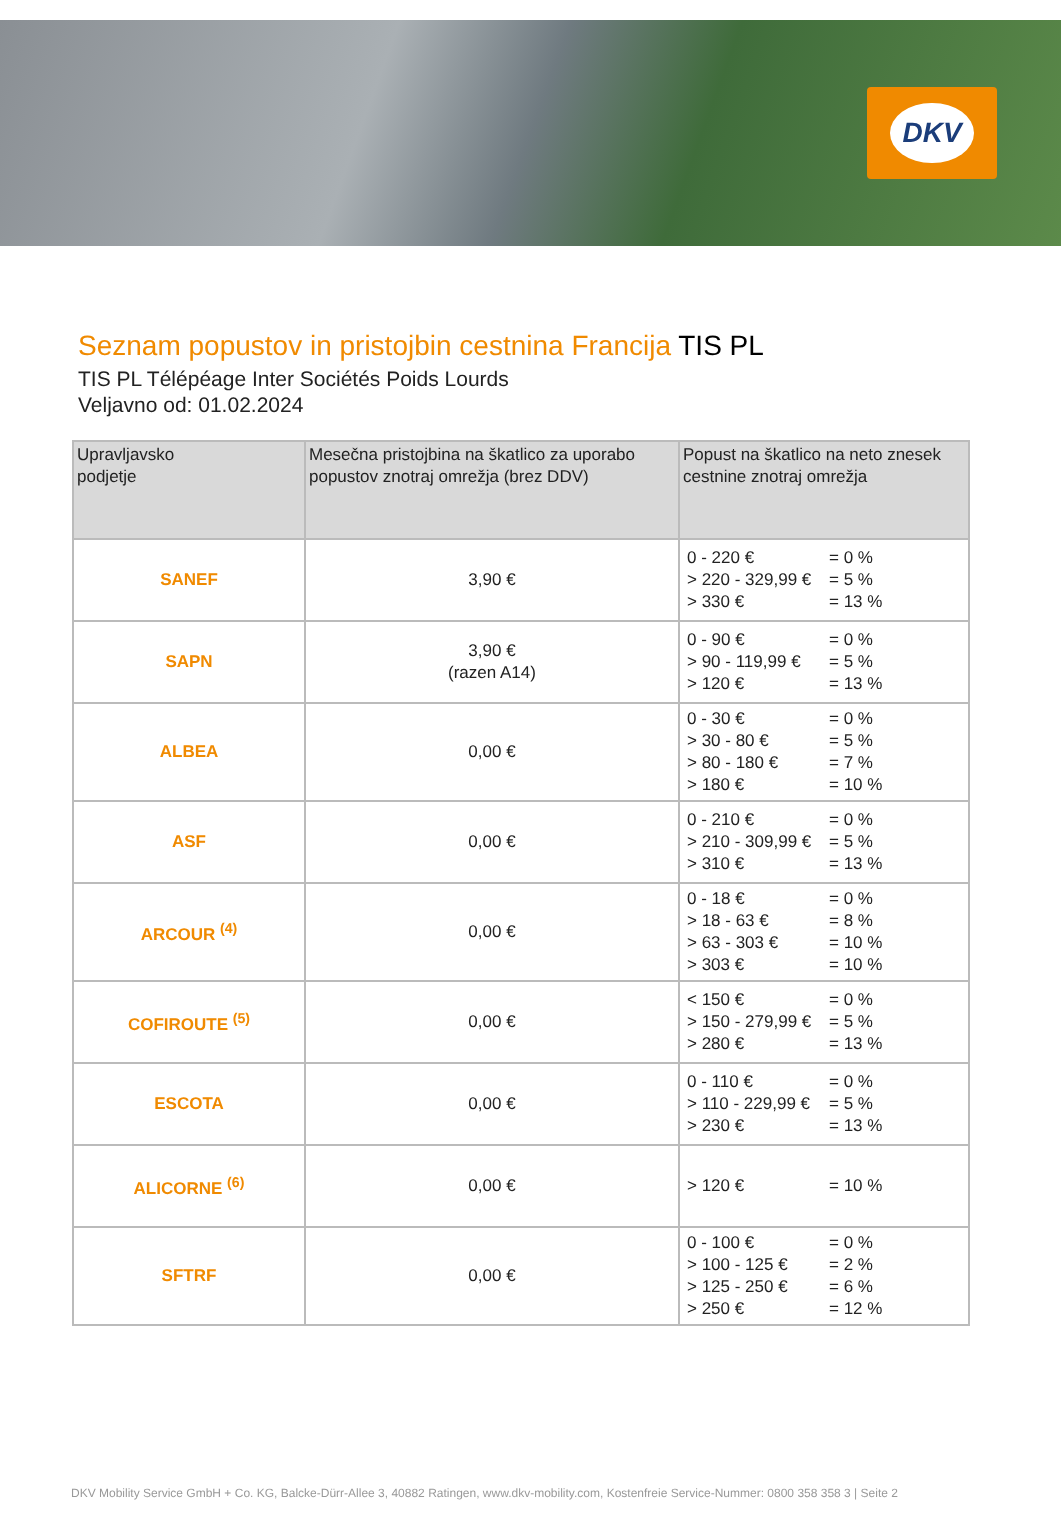DKV
Seznam popustov in pristojbin cestnina Francija TIS PL
TIS PL Télépéage Inter Sociétés Poids Lourds
Veljavno od: 01.02.2024
| Upravljavsko podjetje | Mesečna pristojbina na škatlico za uporabo popustov znotraj omrežja (brez DDV) | Popust na škatlico na neto znesek cestnine znotraj omrežja |
| --- | --- | --- |
| SANEF | 3,90 € | 0 - 220 € = 0 % > 220 - 329,99 € = 5 % > 330 € = 13 % |
| SAPN | 3,90 € (razen A14) | 0 - 90 € = 0 % > 90 - 119,99 € = 5 % > 120 € = 13 % |
| ALBEA | 0,00 € | 0 - 30 € = 0 % > 30 - 80 € = 5 % > 80 - 180 € = 7 % > 180 € = 10 % |
| ASF | 0,00 € | 0 - 210 € = 0 % > 210 - 309,99 € = 5 % > 310 € = 13 % |
| ARCOUR <sup>(4)</sup> | 0,00 € | 0 - 18 € = 0 % > 18 - 63 € = 8 % > 63 - 303 € = 10 % > 303 € = 10 % |
| COFIROUTE <sup>(5)</sup> | 0,00 € | < 150 € = 0 % > 150 - 279,99 € = 5 % > 280 € = 13 % |
| ESCOTA | 0,00 € | 0 - 110 € = 0 % > 110 - 229,99 € = 5 % > 230 € = 13 % |
| ALICORNE <sup>(6)</sup> | 0,00 € | > 120 € = 10 % |
| SFTRF | 0,00 € | 0 - 100 € = 0 % > 100 - 125 € = 2 % > 125 - 250 € = 6 % > 250 € = 12 % |
DKV Mobility Service GmbH + Co. KG, Balcke-Dürr-Allee 3, 40882 Ratingen, www.dkv-mobility.com, Kostenfreie Service-Nummer: 0800 358 358 3 | Seite 2